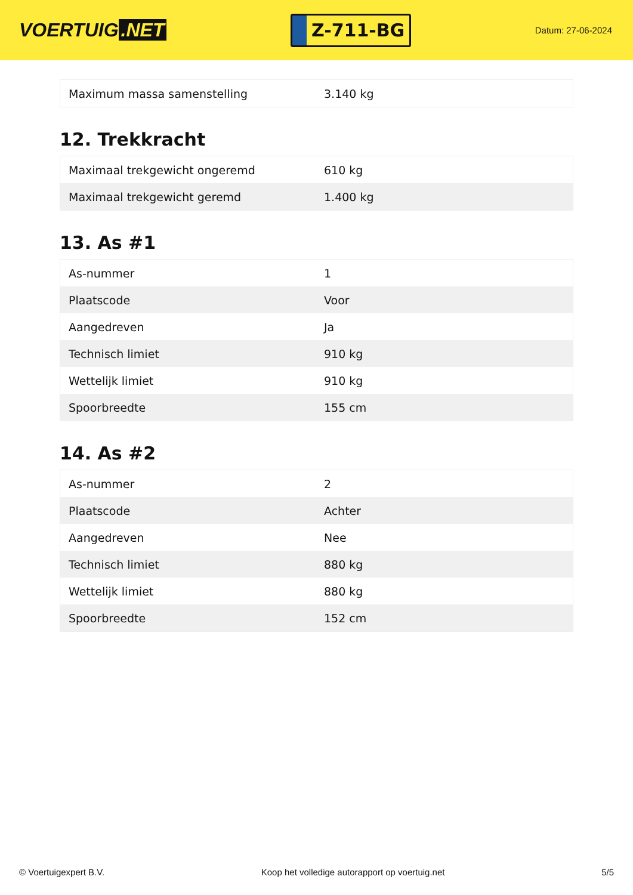VOERTUIG.NET
Z-711-BG
Datum: 27-06-2024
| Maximum massa samenstelling | 3.140 kg |
12. Trekkracht
| Maximaal trekgewicht ongeremd | 610 kg |
| Maximaal trekgewicht geremd | 1.400 kg |
13. As #1
| As-nummer | 1 |
| Plaatscode | Voor |
| Aangedreven | Ja |
| Technisch limiet | 910 kg |
| Wettelijk limiet | 910 kg |
| Spoorbreedte | 155 cm |
14. As #2
| As-nummer | 2 |
| Plaatscode | Achter |
| Aangedreven | Nee |
| Technisch limiet | 880 kg |
| Wettelijk limiet | 880 kg |
| Spoorbreedte | 152 cm |
© Voertuigexpert B.V. Koop het volledige autorapport op voertuig.net 5/5